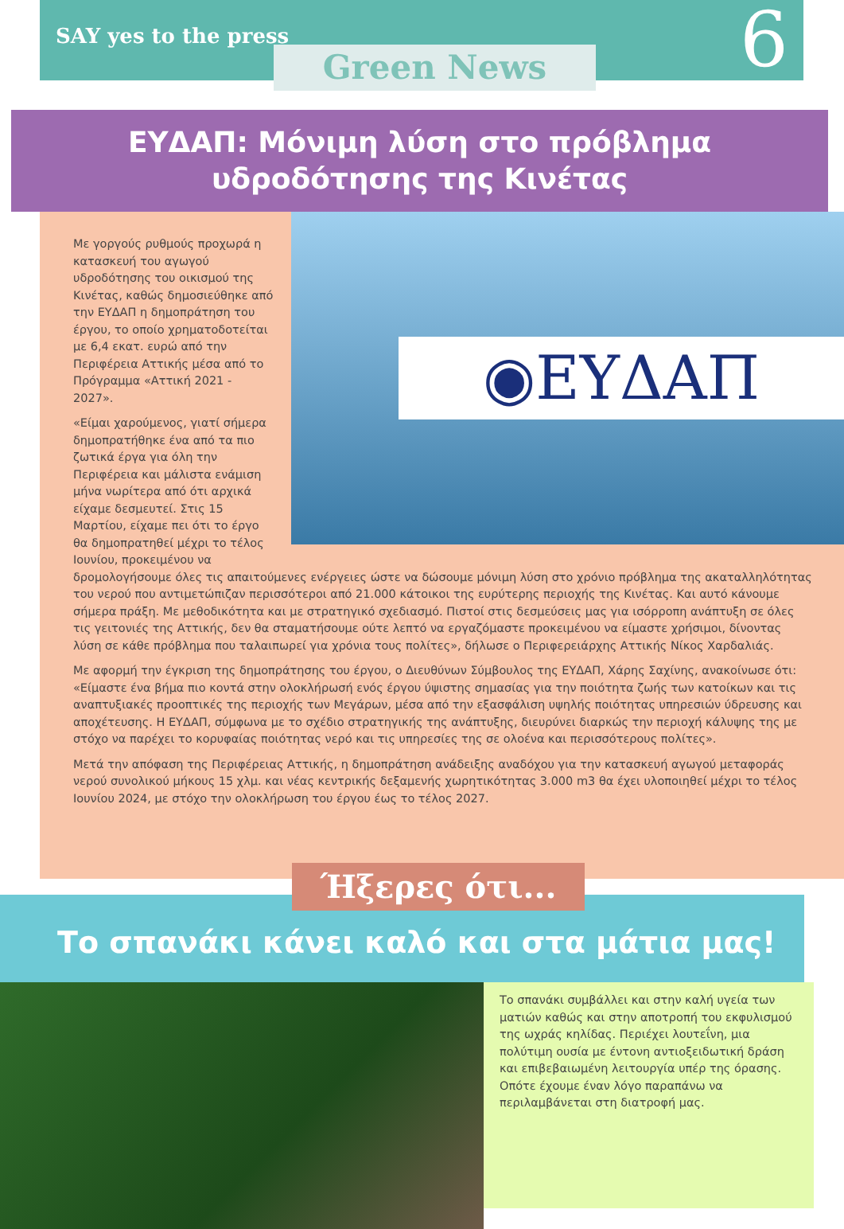SAY yes to the press
Green News 6
ΕΥΔΑΠ: Μόνιμη λύση στο πρόβλημα
υδροδότησης της Κινέτας
◉ΕΥΔΑΠ
Με γοργούς ρυθμούς προχωρά η κατασκευή του αγωγού υδροδότησης του οικισμού της Κινέτας, καθώς δημοσιεύθηκε από την ΕΥΔΑΠ η δημοπράτηση του έργου, το οποίο χρηματοδοτείται με 6,4 εκατ. ευρώ από την Περιφέρεια Αττικής μέσα από το Πρόγραμμα «Αττική 2021 - 2027».
«Είμαι χαρούμενος, γιατί σήμερα δημοπρατήθηκε ένα από τα πιο ζωτικά έργα για όλη την Περιφέρεια και μάλιστα ενάμιση μήνα νωρίτερα από ότι αρχικά είχαμε δεσμευτεί. Στις 15 Μαρτίου, είχαμε πει ότι το έργο θα δημοπρατηθεί μέχρι το τέλος Ιουνίου, προκειμένου να δρομολογήσουμε όλες τις απαιτούμενες ενέργειες ώστε να δώσουμε μόνιμη λύση στο χρόνιο πρόβλημα της ακαταλληλότητας του νερού που αντιμετώπιζαν περισσότεροι από 21.000 κάτοικοι της ευρύτερης περιοχής της Κινέτας. Και αυτό κάνουμε σήμερα πράξη. Με μεθοδικότητα και με στρατηγικό σχεδιασμό. Πιστοί στις δεσμεύσεις μας για ισόρροπη ανάπτυξη σε όλες τις γειτονιές της Αττικής, δεν θα σταματήσουμε ούτε λεπτό να εργαζόμαστε προκειμένου να είμαστε χρήσιμοι, δίνοντας λύση σε κάθε πρόβλημα που ταλαιπωρεί για χρόνια τους πολίτες», δήλωσε ο Περιφερειάρχης Αττικής Νίκος Χαρδαλιάς.
Με αφορμή την έγκριση της δημοπράτησης του έργου, ο Διευθύνων Σύμβουλος της ΕΥΔΑΠ, Χάρης Σαχίνης, ανακοίνωσε ότι: «Είμαστε ένα βήμα πιο κοντά στην ολοκλήρωσή ενός έργου ύψιστης σημασίας για την ποιότητα ζωής των κατοίκων και τις αναπτυξιακές προοπτικές της περιοχής των Μεγάρων, μέσα από την εξασφάλιση υψηλής ποιότητας υπηρεσιών ύδρευσης και αποχέτευσης. Η ΕΥΔΑΠ, σύμφωνα με το σχέδιο στρατηγικής της ανάπτυξης, διευρύνει διαρκώς την περιοχή κάλυψης της με στόχο να παρέχει το κορυφαίας ποιότητας νερό και τις υπηρεσίες της σε ολοένα και περισσότερους πολίτες».
Μετά την απόφαση της Περιφέρειας Αττικής, η δημοπράτηση ανάδειξης αναδόχου για την κατασκευή αγωγού μεταφοράς νερού συνολικού μήκους 15 χλμ. και νέας κεντρικής δεξαμενής χωρητικότητας 3.000 m3 θα έχει υλοποιηθεί μέχρι το τέλος Ιουνίου 2024, με στόχο την ολοκλήρωση του έργου έως το τέλος 2027.
Ήξερες ότι...
Το σπανάκι κάνει καλό και στα μάτια μας!
Το σπανάκι συμβάλλει και στην καλή υγεία των ματιών καθώς και στην αποτροπή του εκφυλισμού της ωχράς κηλίδας. Περιέχει λουτεΐνη, μια πολύτιμη ουσία με έντονη αντιοξειδωτική δράση και επιβεβαιωμένη λειτουργία υπέρ της όρασης. Οπότε έχουμε έναν λόγο παραπάνω να περιλαμβάνεται στη διατροφή μας.